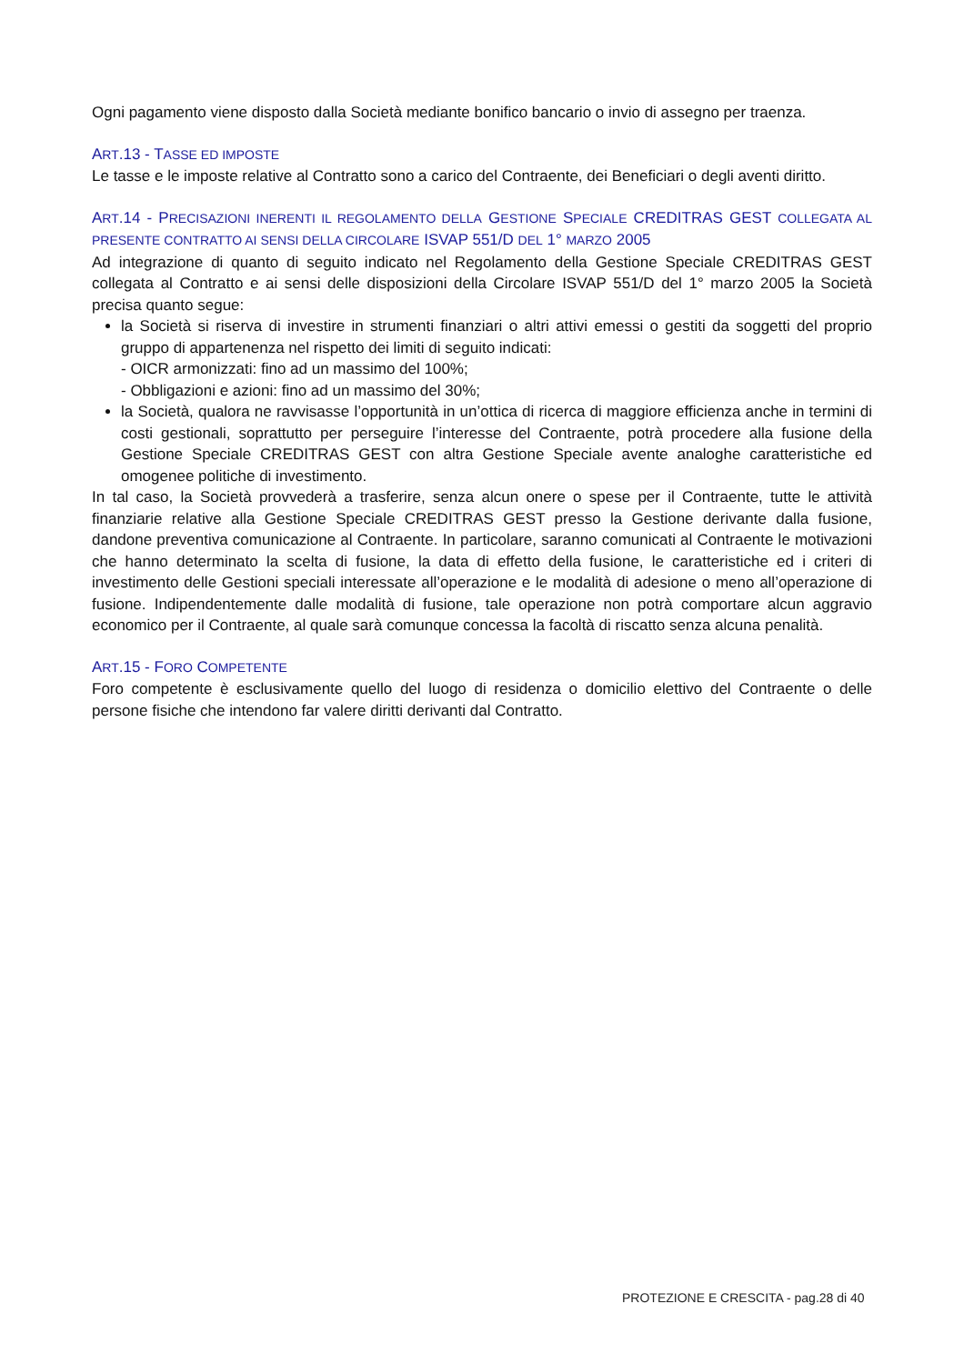Ogni pagamento viene disposto dalla Società mediante bonifico bancario o invio di assegno per traenza.
ART.13 - TASSE ED IMPOSTE
Le tasse e le imposte relative al Contratto sono a carico del Contraente, dei Beneficiari o degli aventi diritto.
ART.14 - PRECISAZIONI INERENTI IL REGOLAMENTO DELLA GESTIONE SPECIALE CREDITRAS GEST COLLEGATA AL PRESENTE CONTRATTO AI SENSI DELLA CIRCOLARE ISVAP 551/D DEL 1° MARZO 2005
Ad integrazione di quanto di seguito indicato nel Regolamento della Gestione Speciale CREDITRAS GEST collegata al Contratto e ai sensi delle disposizioni della Circolare ISVAP 551/D del 1° marzo 2005 la Società precisa quanto segue:
la Società si riserva di investire in strumenti finanziari o altri attivi emessi o gestiti da soggetti del proprio gruppo di appartenenza nel rispetto dei limiti di seguito indicati:
- OICR armonizzati: fino ad un massimo del 100%;
- Obbligazioni e azioni: fino ad un massimo del 30%;
la Società, qualora ne ravvisasse l’opportunità in un’ottica di ricerca di maggiore efficienza anche in termini di costi gestionali, soprattutto per perseguire l’interesse del Contraente, potrà procedere alla fusione della Gestione Speciale CREDITRAS GEST con altra Gestione Speciale avente analoghe caratteristiche ed omogenee politiche di investimento.
In tal caso, la Società provvederà a trasferire, senza alcun onere o spese per il Contraente, tutte le attività finanziarie relative alla Gestione Speciale CREDITRAS GEST presso la Gestione derivante dalla fusione, dandone preventiva comunicazione al Contraente. In particolare, saranno comunicati al Contraente le motivazioni che hanno determinato la scelta di fusione, la data di effetto della fusione, le caratteristiche ed i criteri di investimento delle Gestioni speciali interessate all’operazione e le modalità di adesione o meno all’operazione di fusione. Indipendentemente dalle modalità di fusione, tale operazione non potrà comportare alcun aggravio economico per il Contraente, al quale sarà comunque concessa la facoltà di riscatto senza alcuna penalità.
ART.15 - FORO COMPETENTE
Foro competente è esclusivamente quello del luogo di residenza o domicilio elettivo del Contraente o delle persone fisiche che intendono far valere diritti derivanti dal Contratto.
PROTEZIONE E CRESCITA - pag.28 di 40